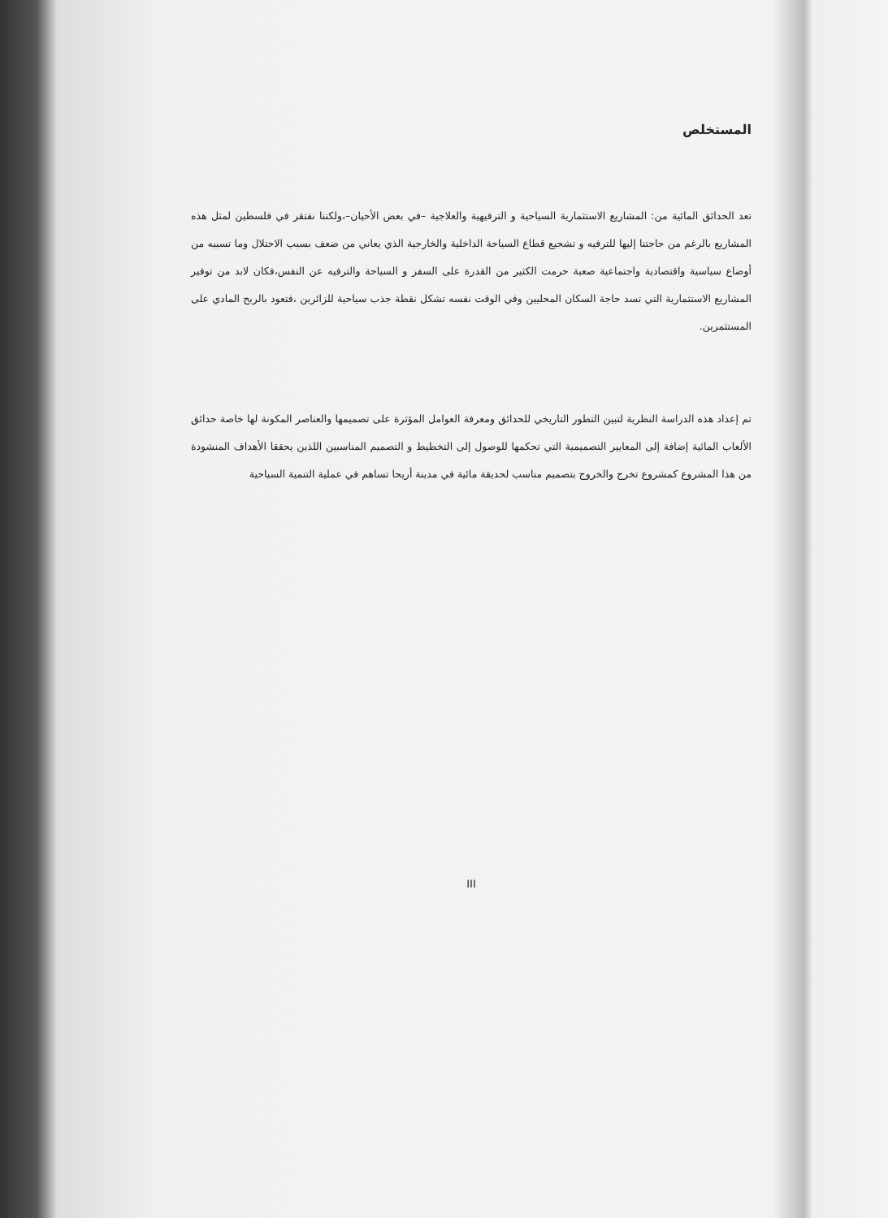المستخلص
تعد الحدائق المائية من: المشاريع الاستثمارية السياحية و الترفيهية والعلاجية –في بعض الأحيان–،ولكننا نفتقر في فلسطين لمثل هذه المشاريع بالرغم من حاجتنا إليها للترفيه و تشجيع قطاع السياحة الداخلية والخارجية الذي يعاني من ضعف بسبب الاحتلال وما تسببه من أوضاع سياسية واقتصادية واجتماعية صعبة حرمت الكثير من القدرة على السفر و السياحة والترفيه عن النفس،فكان لابد من توفير المشاريع الاستثمارية التي تسد حاجة السكان المحليين وفي الوقت نفسه تشكل نقطة جذب سياحية للزائرين ،فتعود بالربح المادي على المستثمرين.
تم إعداد هذه الدراسة النظرية لتبين التطور التاريخي للحدائق ومعرفة العوامل المؤثرة على تصميمها والعناصر المكونة لها خاصة حدائق الألعاب المائية إضافة إلى المعايير التصميمية التي تحكمها للوصول إلى التخطيط و التصميم المناسبين اللذين يحققا الأهداف المنشودة من هذا المشروع كمشروع تخرج والخروج بتصميم مناسب لحديقة مائية في مدينة أريحا تساهم في عملية التنمية السياحية
III